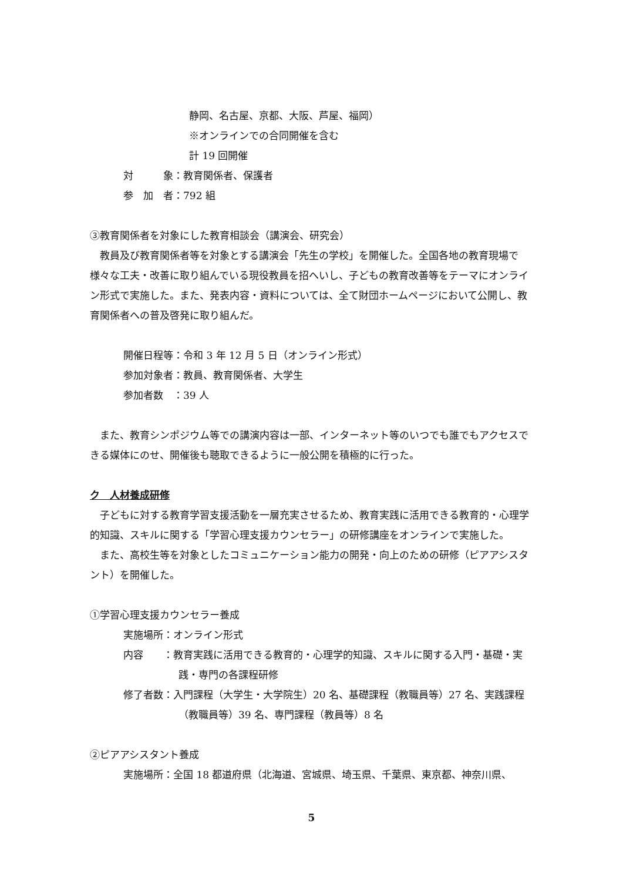静岡、名古屋、京都、大阪、芦屋、福岡）
※オンラインでの合同開催を含む
計 19 回開催
対　　　象：教育関係者、保護者
参　加　者：792 組
③教育関係者を対象にした教育相談会（講演会、研究会）
　教員及び教育関係者等を対象とする講演会「先生の学校」を開催した。全国各地の教育現場で様々な工夫・改善に取り組んでいる現役教員を招へいし、子どもの教育改善等をテーマにオンライン形式で実施した。また、発表内容・資料については、全て財団ホームページにおいて公開し、教育関係者への普及啓発に取り組んだ。
開催日程等：令和 3 年 12 月 5 日（オンライン形式）
参加対象者：教員、教育関係者、大学生
参加者数　：39 人
　また、教育シンポジウム等での講演内容は一部、インターネット等のいつでも誰でもアクセスできる媒体にのせ、開催後も聴取できるように一般公開を積極的に行った。
ク　人材養成研修
　子どもに対する教育学習支援活動を一層充実させるため、教育実践に活用できる教育的・心理学的知識、スキルに関する「学習心理支援カウンセラー」の研修講座をオンラインで実施した。
　また、高校生等を対象としたコミュニケーション能力の開発・向上のための研修（ピアアシスタント）を開催した。
①学習心理支援カウンセラー養成
実施場所：オンライン形式
内容　　：教育実践に活用できる教育的・心理学的知識、スキルに関する入門・基礎・実践・専門の各課程研修
修了者数：入門課程（大学生・大学院生）20 名、基礎課程（教職員等）27 名、実践課程（教職員等）39 名、専門課程（教員等）8 名
②ピアアシスタント養成
実施場所：全国 18 都道府県（北海道、宮城県、埼玉県、千葉県、東京都、神奈川県、
5